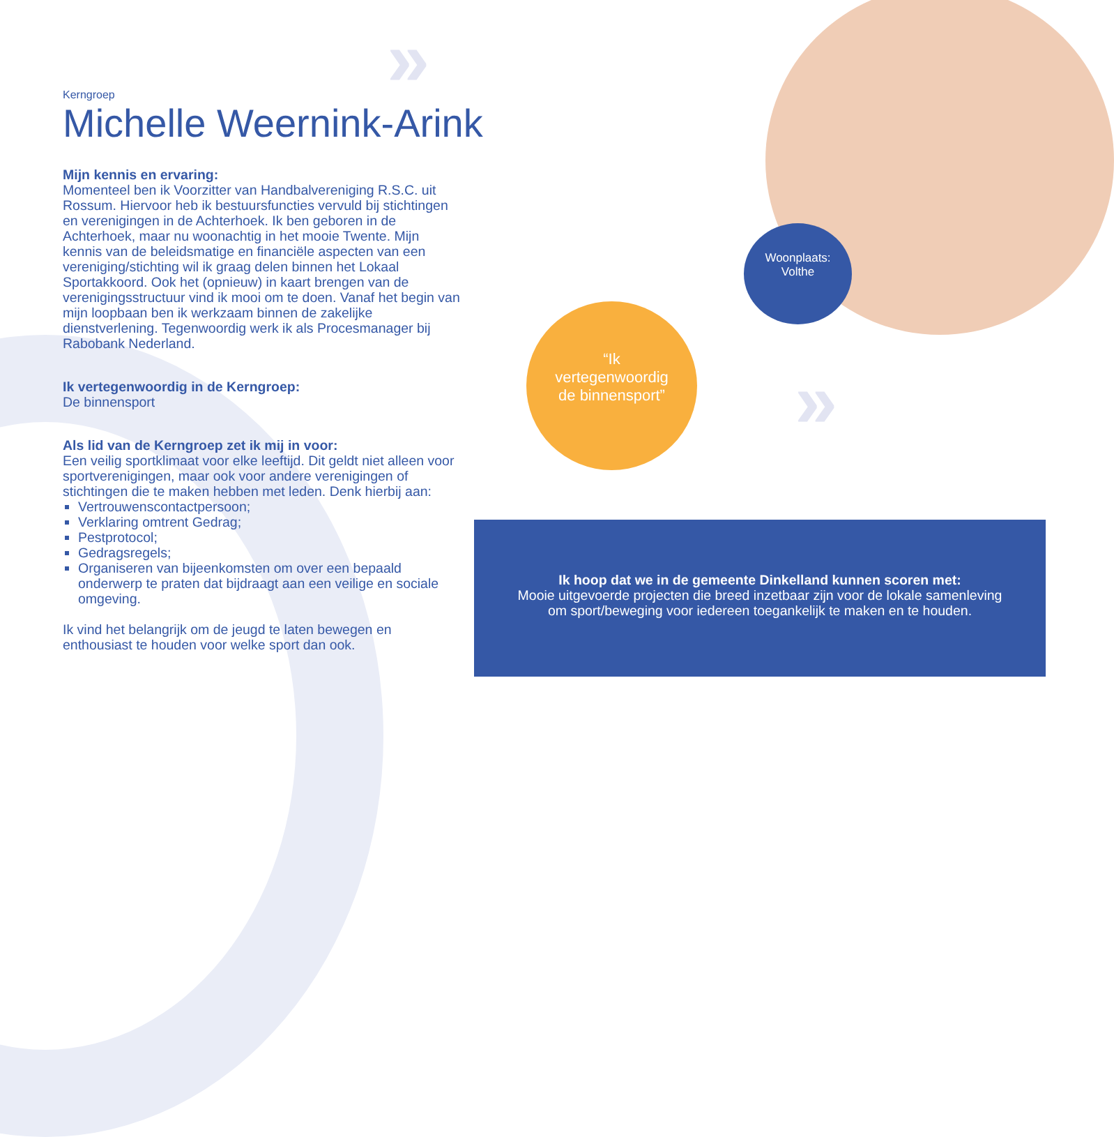»
»
Kerngroep
Michelle Weernink-Arink
Mijn kennis en ervaring:
Momenteel ben ik Voorzitter van Handbalvereniging R.S.C. uit Rossum. Hiervoor heb ik bestuursfuncties vervuld bij stichtingen en verenigingen in de Achterhoek. Ik ben geboren in de Achterhoek, maar nu woonachtig in het mooie Twente. Mijn kennis van de beleidsmatige en financiële aspecten van een vereniging/stichting wil ik graag delen binnen het Lokaal Sportakkoord. Ook het (opnieuw) in kaart brengen van de verenigingsstructuur vind ik mooi om te doen. Vanaf het begin van mijn loopbaan ben ik werkzaam binnen de zakelijke dienstverlening. Tegenwoordig werk ik als Procesmanager bij Rabobank Nederland.
Ik vertegenwoordig in de Kerngroep:
De binnensport
Als lid van de Kerngroep zet ik mij in voor:
Een veilig sportklimaat voor elke leeftijd. Dit geldt niet alleen voor sportverenigingen, maar ook voor andere verenigingen of stichtingen die te maken hebben met leden. Denk hierbij aan:
Vertrouwenscontactpersoon;
Verklaring omtrent Gedrag;
Pestprotocol;
Gedragsregels;
Organiseren van bijeenkomsten om over een bepaald onderwerp te praten dat bijdraagt aan een veilige en sociale omgeving.
Ik vind het belangrijk om de jeugd te laten bewegen en enthousiast te houden voor welke sport dan ook.
Woonplaats:
Volthe
“Ik
vertegenwoordig
de binnensport”
Ik hoop dat we in de gemeente Dinkelland kunnen scoren met:
Mooie uitgevoerde projecten die breed inzetbaar zijn voor de lokale samenleving
om sport/beweging voor iedereen toegankelijk te maken en te houden.